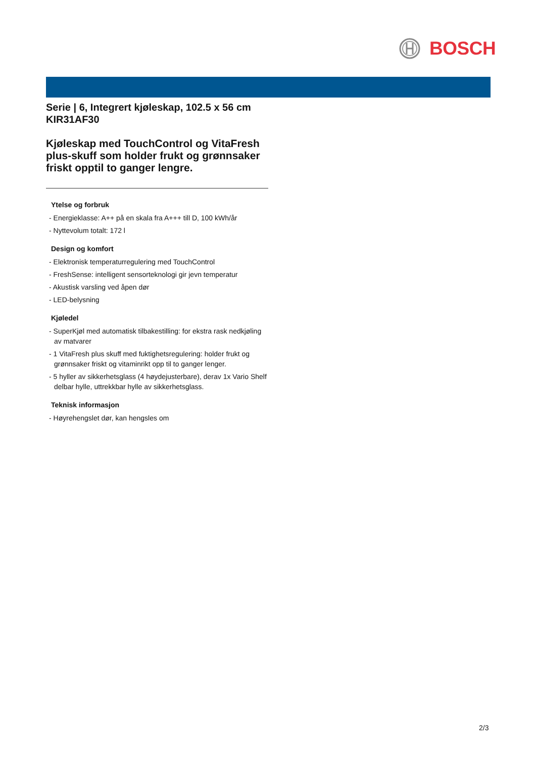BOSCH
Serie | 6, Integrert kjøleskap, 102.5 x 56 cm
KIR31AF30
Kjøleskap med TouchControl og VitaFresh plus-skuff som holder frukt og grønnsaker friskt opptil to ganger lengre.
Ytelse og forbruk
- Energieklasse: A++ på en skala fra A+++ till D, 100 kWh/år
- Nyttevolum totalt: 172 l
Design og komfort
- Elektronisk temperaturregulering med TouchControl
- FreshSense: intelligent sensorteknologi gir jevn temperatur
- Akustisk varsling ved åpen dør
- LED-belysning
Kjøledel
- SuperKjøl med automatisk tilbakestilling: for ekstra rask nedkjøling av matvarer
- 1 VitaFresh plus skuff med fuktighetsregulering: holder frukt og grønnsaker friskt og vitaminrikt opp til to ganger lenger.
- 5 hyller av sikkerhetsglass (4 høydejusterbare), derav 1x Vario Shelf delbar hylle, uttrekkbar hylle av sikkerhetsglass.
Teknisk informasjon
- Høyrehengslet dør, kan hengsles om
2/3